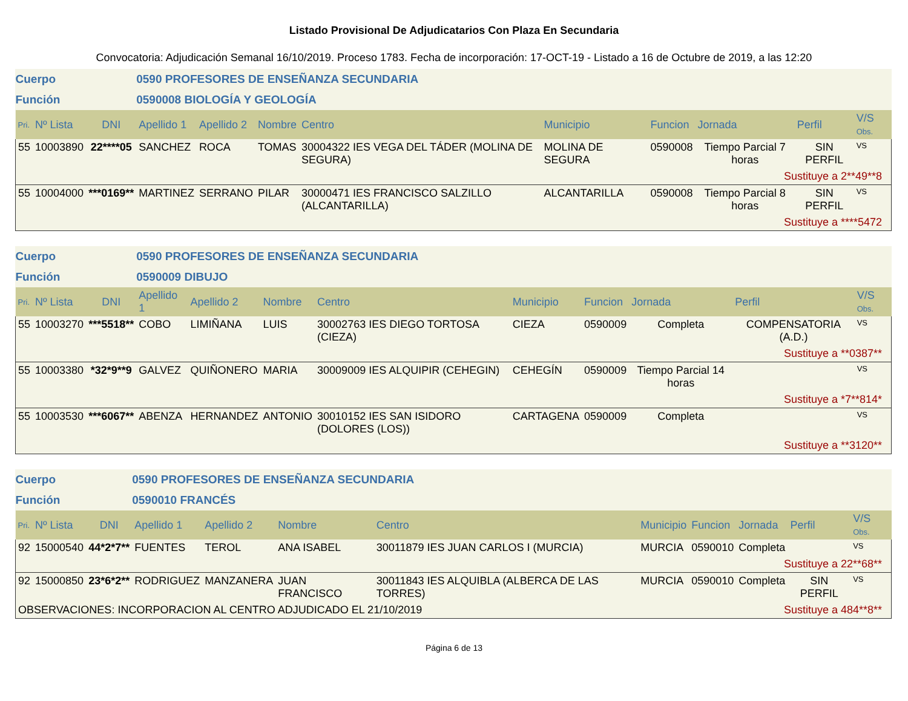Listado Provisional De Adjudicatarios Con Plaza En Secundaria
Convocatoria: Adjudicación Semanal 16/10/2019. Proceso 1783. Fecha de incorporación: 17-OCT-19 - Listado a 16 de Octubre de 2019, a las 12:20
| Cuerpo | | | 0590 PROFESORES DE ENSEÑANZA SECUNDARIA | | | | | | | | |
| Función | | | 0590008 BIOLOGÍA Y GEOLOGÍA | | | | | | | | |
| Pri. | Nº Lista | DNI | Apellido 1 | Apellido 2 | Nombre | Centro | Municipio | Funcion | Jornada | Perfil | V/S Obs. |
| 55 | 10003890 | 22****05 | SANCHEZ | ROCA | TOMAS | 30004322 IES VEGA DEL TÁDER (MOLINA DE SEGURA) | MOLINA DE SEGURA | 0590008 | Tiempo Parcial 7 horas | SIN PERFIL | VS |
| Sustituye a 2**49**8 | | | | | | | | | | | |
| 55 | 10004000 | ***0169** | MARTINEZ | SERRANO | PILAR | 30000471 IES FRANCISCO SALZILLO (ALCANTARILLA) | ALCANTARILLA | 0590008 | Tiempo Parcial 8 horas | SIN PERFIL | VS |
| Sustituye a ****5472 | | | | | | | | | | | |
| Cuerpo | | | 0590 PROFESORES DE ENSEÑANZA SECUNDARIA | | | | | | | | |
| Función | | | 0590009 DIBUJO | | | | | | | | |
| Pri. | Nº Lista | DNI | Apellido 1 | Apellido 2 | Nombre | Centro | Municipio | Funcion | Jornada | Perfil | V/S Obs. |
| 55 | 10003270 | ***5518** | COBO | LIMIÑANA | LUIS | 30002763 IES DIEGO TORTOSA (CIEZA) | CIEZA | 0590009 | Completa | COMPENSATORIA (A.D.) | VS |
| Sustituye a **0387** | | | | | | | | | | | |
| 55 | 10003380 | *32*9**9 | GALVEZ | QUIÑONERO | MARIA | 30009009 IES ALQUIPIR (CEHEGIN) | CEHEGÍN | 0590009 | Tiempo Parcial 14 horas | | VS |
| Sustituye a *7**814* | | | | | | | | | | | |
| 55 | 10003530 | ***6067** | ABENZA | HERNANDEZ | ANTONIO | 30010152 IES SAN ISIDORO (DOLORES (LOS)) | CARTAGENA | 0590009 | Completa | | VS |
| Sustituye a **3120** | | | | | | | | | | | |
| Cuerpo | | | 0590 PROFESORES DE ENSEÑANZA SECUNDARIA | | | | | | | | |
| Función | | | 0590010 FRANCÉS | | | | | | | | |
| Pri. | Nº Lista | DNI | Apellido 1 | Apellido 2 | Nombre | Centro | Municipio | Funcion | Jornada | Perfil | V/S Obs. |
| 92 | 15000540 | 44*2*7** | FUENTES | TEROL | ANA ISABEL | 30011879 IES JUAN CARLOS I (MURCIA) | MURCIA | 0590010 | Completa | | VS |
| Sustituye a 22**68** | | | | | | | | | | | |
| 92 | 15000850 | 23*6*2** | RODRIGUEZ | MANZANERA | JUAN FRANCISCO | 30011843 IES ALQUIBLA (ALBERCA DE LAS TORRES) | MURCIA | 0590010 | Completa | SIN PERFIL | VS |
| OBSERVACIONES: INCORPORACION AL CENTRO ADJUDICADO EL 21/10/2019 | | | | | | | | Sustituye a 484**8** | | | |
Página 6 de 13